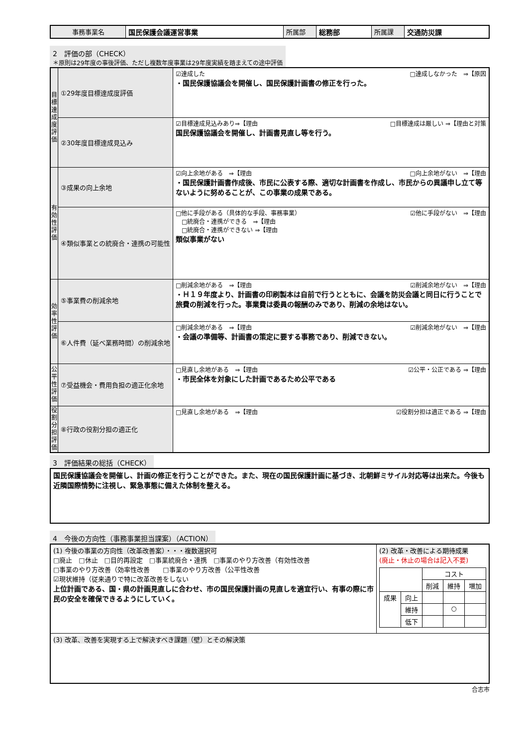| 事務事業名 | 国民保護会議運営事業 | 所属部 | 総務部 | 所属課 | 交通防災課 |
2　評価の部（CHECK）
＊原則は29年度の事後評価、ただし複数年度事業は29年度実績を踏まえての途中評価
| 目標達成度評価 | ①29年度目標達成度評価 | ☑達成した □達成しなかった ⇒【原因 ・国民保護協議会を開催し、国民保護計画書の修正を行った。 |
| | ②30年度目標達成見込み | ☑目標達成見込みあり⇒【理由 □目標達成は厳しい ⇒【理由と対策 国民保護協議会を開催し、計画書見直し等を行う。 |
| 有効性評価 | ③成果の向上余地 | ☑向上余地がある ⇒【理由 □向上余地がない ⇒【理由 ・国民保護計画書作成後、市民に公表する際、適切な計画書を作成し、市民からの異議申し立て等ないように努めることが、この事業の成果である。 |
| | ④類似事業との統廃合・連携の可能性 | □他に手段がある（具体的な手段、事務事業） ☑他に手段がない ⇒【理由 □統廃合・連携ができる ⇒【理由 □統廃合・連携ができない ⇒【理由 類似事業がない |
| 効率性評価 | ⑤事業費の削減余地 | □削減余地がある ⇒【理由 ☑削減余地がない ⇒【理由 ・Ｈ１９年度より、計画書の印刷製本は自前で行うとともに、会議を防災会議と同日に行うことで旅費の削減を行った。事業費は委員の報酬のみであり、削減の余地はない。 |
| | ⑥人件費（延べ業務時間）の削減余地 | □削減余地がある ⇒【理由 ☑削減余地がない ⇒【理由 ・会議の準備等、計画書の策定に要する事務であり、削減できない。 |
| 公平性評価 | ⑦受益機会・費用負担の適正化余地 | □見直し余地がある ⇒【理由 ☑公平・公正である ⇒【理由 ・市民全体を対象にした計画であるため公平である |
| 役割分担評価 | ⑧行政の役割分担の適正化 | □見直し余地がある ⇒【理由 ☑役割分担は適正である ⇒【理由 |
3　評価結果の総括（CHECK）
| 国民保護協議会を開催し、計画の修正を行うことができた。また、現在の国民保護計画に基づき、北朝鮮ミサイル対応等は出来た。今後も近隣国際情勢に注視し、緊急事態に備えた体制を整える。 |
4　今後の方向性（事務事業担当課案）（ACTION）
| (1) 今後の事業の方向性（改革改善案）・・・複数選択可 □廃止 □休止 □目的再設定 □事業統廃合・連携 □事業のやり方改善（有効性改善 □事業のやり方改善（効率性改善 □事業のやり方改善（公平性改善 ☑現状維持（従来通りで特に改革改善をしない 上位計画である、国・県の計画見直しに合わせ、市の国民保護計画の見直しを適宜行い、有事の際に市民の安全を確保できるようにしていく。 | (2) 改革・改善による期待成果 (廃止・休止の場合は記入不要) / / / コスト / / / / / / 削減 / 維持 / 増加 / / 成果 / 向上 / / / / / / 維持 / / ○ / / / / 低下 / / / / |
| (3) 改革、改善を実現する上で解決すべき課題（壁）とその解決策 | |
合志市